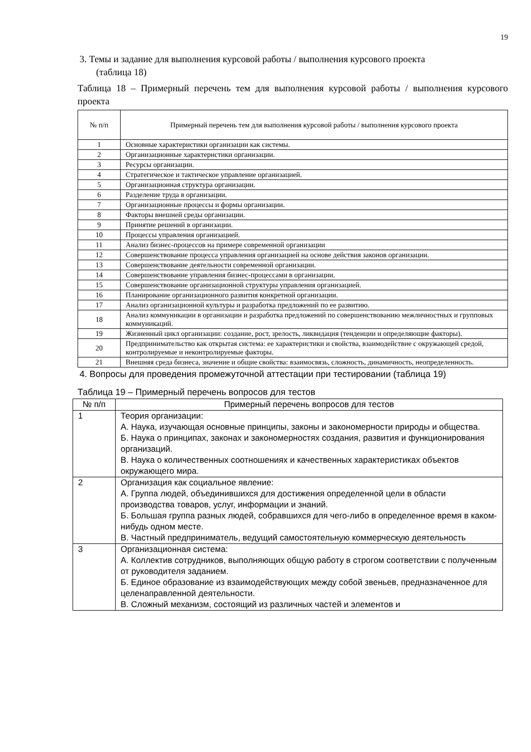19
3. Темы и задание для выполнения курсовой работы / выполнения курсового проекта
(таблица 18)
Таблица 18 – Примерный перечень тем для выполнения курсовой работы / выполнения курсового проекта
| № п/п | Примерный перечень тем для выполнения курсовой работы / выполнения курсового проекта |
| --- | --- |
| 1 | Основные характеристики организации как системы. |
| 2 | Организационные характеристики организации. |
| 3 | Ресурсы организации. |
| 4 | Стратегическое и тактическое управление организацией. |
| 5 | Организационная структура организации. |
| 6 | Разделение труда в организации. |
| 7 | Организационные процессы и формы организации. |
| 8 | Факторы внешней среды организации. |
| 9 | Принятие решений в организации. |
| 10 | Процессы управления организацией. |
| 11 | Анализ бизнес-процессов на примере современной организации |
| 12 | Совершенствование процесса управления организацией на основе действия законов организации. |
| 13 | Совершенствование деятельности современной организации. |
| 14 | Совершенствование управления бизнес-процессами в организации. |
| 15 | Совершенствование организационной структуры управления организацией. |
| 16 | Планирование организационного развития конкретной организации. |
| 17 | Анализ организационной культуры и разработка предложений по ее развитию. |
| 18 | Анализ коммуникации в организации и разработка предложений по совершенствованию межличностных и групповых коммуникаций. |
| 19 | Жизненный цикл организации: создание, рост, зрелость, ликвидация (тенденции и определяющие факторы). |
| 20 | Предпринимательство как открытая система: ее характеристики и свойства, взаимодействие с окружающей средой, контролируемые и неконтролируемые факторы. |
| 21 | Внешняя среда бизнеса, значение и общие свойства: взаимосвязь, сложность, динамичность, неопределенность. |
4. Вопросы для проведения промежуточной аттестации при тестировании (таблица 19)
Таблица 19 – Примерный перечень вопросов для тестов
| № п/п | Примерный перечень вопросов для тестов |
| --- | --- |
| 1 | Теория организации: А. Наука, изучающая основные принципы, законы и закономерности природы и общества. Б. Наука о принципах, законах и закономерностях создания, развития и функционирования организаций. В. Наука о количественных соотношениях и качественных характеристиках объектов окружающего мира. |
| 2 | Организация как социальное явление: А. Группа людей, объединившихся для достижения определенной цели в области производства товаров, услуг, информации и знаний. Б. Большая группа разных людей, собравшихся для чего-либо в определенное время в каком-нибудь одном месте. В. Частный предприниматель, ведущий самостоятельную коммерческую деятельность |
| 3 | Организационная система: А. Коллектив сотрудников, выполняющих общую работу в строгом соответствии с полученным от руководителя заданием. Б. Единое образование из взаимодействующих между собой звеньев, предназначенное для целенаправленной деятельности. В. Сложный механизм, состоящий из различных частей и элементов и |